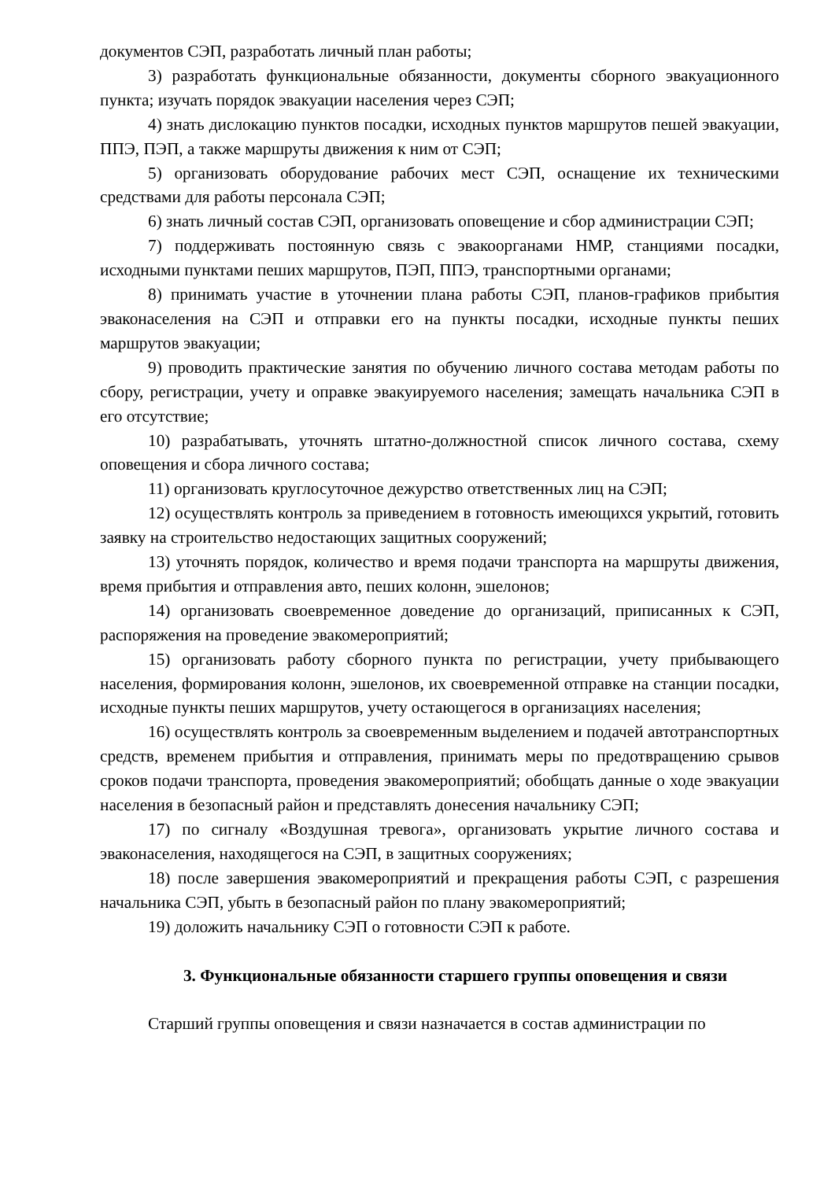документов СЭП, разработать личный план работы;
3) разработать функциональные обязанности, документы сборного эвакуационного пункта; изучать порядок эвакуации населения через СЭП;
4) знать дислокацию пунктов посадки, исходных пунктов маршрутов пешей эвакуации, ППЭ, ПЭП, а также маршруты движения к ним от СЭП;
5) организовать оборудование рабочих мест СЭП, оснащение их техническими средствами для работы персонала СЭП;
6) знать личный состав СЭП, организовать оповещение и сбор администрации СЭП;
7) поддерживать постоянную связь с эвакоорганами НМР, станциями посадки, исходными пунктами пеших маршрутов, ПЭП, ППЭ, транспортными органами;
8) принимать участие в уточнении плана работы СЭП, планов-графиков прибытия эваконаселения на СЭП и отправки его на пункты посадки, исходные пункты пеших маршрутов эвакуации;
9) проводить практические занятия по обучению личного состава методам работы по сбору, регистрации, учету и оправке эвакуируемого населения; замещать начальника СЭП в его отсутствие;
10) разрабатывать, уточнять штатно-должностной список личного состава, схему оповещения и сбора личного состава;
11) организовать круглосуточное дежурство ответственных лиц на СЭП;
12) осуществлять контроль за приведением в готовность имеющихся укрытий, готовить заявку на строительство недостающих защитных сооружений;
13) уточнять порядок, количество и время подачи транспорта на маршруты движения, время прибытия и отправления авто, пеших колонн, эшелонов;
14) организовать своевременное доведение до организаций, приписанных к СЭП, распоряжения на проведение эвакомероприятий;
15) организовать работу сборного пункта по регистрации, учету прибывающего населения, формирования колонн, эшелонов, их своевременной отправке на станции посадки, исходные пункты пеших маршрутов, учету остающегося в организациях населения;
16) осуществлять контроль за своевременным выделением и подачей автотранспортных средств, временем прибытия и отправления, принимать меры по предотвращению срывов сроков подачи транспорта, проведения эвакомероприятий; обобщать данные о ходе эвакуации населения в безопасный район и представлять донесения начальнику СЭП;
17) по сигналу «Воздушная тревога», организовать укрытие личного состава и эваконаселения, находящегося на СЭП, в защитных сооружениях;
18) после завершения эвакомероприятий и прекращения работы СЭП, с разрешения начальника СЭП, убыть в безопасный район по плану эвакомероприятий;
19) доложить начальнику СЭП о готовности СЭП к работе.
3. Функциональные обязанности старшего группы оповещения и связи
Старший группы оповещения и связи назначается в состав администрации по